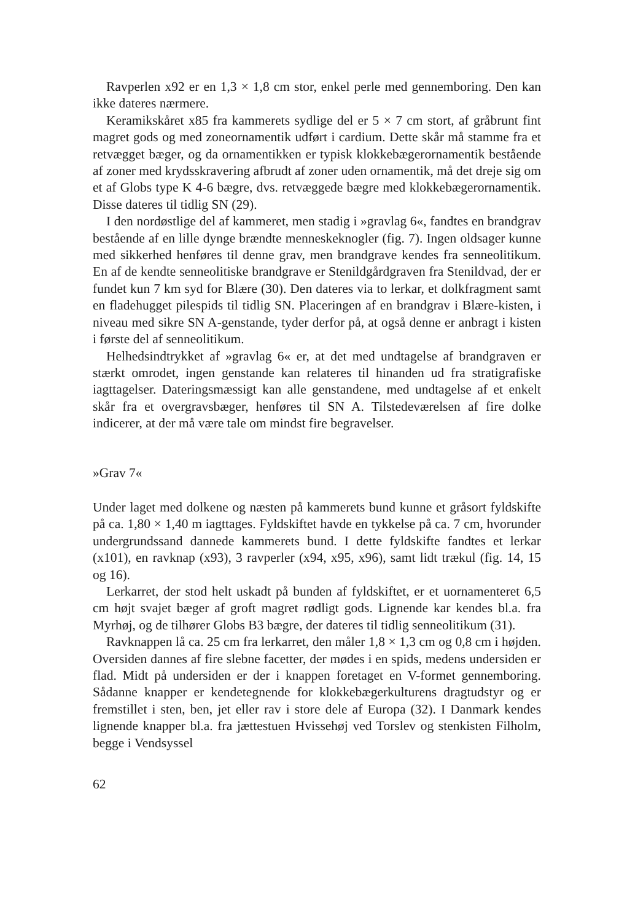Ravperlen x92 er en 1,3 × 1,8 cm stor, enkel perle med gennemboring. Den kan ikke dateres nærmere.
Keramikskåret x85 fra kammerets sydlige del er 5 × 7 cm stort, af gråbrunt fint magret gods og med zoneornamentik udført i cardium. Dette skår må stamme fra et retvægget bæger, og da ornamentikken er typisk klokkebægerornamentik bestående af zoner med krydsskravering afbrudt af zoner uden ornamentik, må det dreje sig om et af Globs type K 4-6 bægre, dvs. retvæggede bægre med klokkebægerornamentik. Disse dateres til tidlig SN (29).
I den nordøstlige del af kammeret, men stadig i »gravlag 6«, fandtes en brandgrav bestående af en lille dynge brændte menneskeknogler (fig. 7). Ingen oldsager kunne med sikkerhed henføres til denne grav, men brandgrave kendes fra senneolitikum. En af de kendte senneolitiske brandgrave er Stenildgårdgraven fra Stenildvad, der er fundet kun 7 km syd for Blære (30). Den dateres via to lerkar, et dolkfragment samt en fladehugget pilespids til tidlig SN. Placeringen af en brandgrav i Blære-kisten, i niveau med sikre SN A-genstande, tyder derfor på, at også denne er anbragt i kisten i første del af senneolitikum.
Helhedsindtrykket af »gravlag 6« er, at det med undtagelse af brandgraven er stærkt omrodet, ingen genstande kan relateres til hinanden ud fra stratigrafiske iagttagelser. Dateringsmæssigt kan alle genstandene, med undtagelse af et enkelt skår fra et overgravsbæger, henføres til SN A. Tilstedeværelsen af fire dolke indicerer, at der må være tale om mindst fire begravelser.
»Grav 7«
Under laget med dolkene og næsten på kammerets bund kunne et gråsort fyldskifte på ca. 1,80 × 1,40 m iagttages. Fyldskiftet havde en tykkelse på ca. 7 cm, hvorunder undergrundssand dannede kammerets bund. I dette fyldskifte fandtes et lerkar (x101), en ravknap (x93), 3 ravperler (x94, x95, x96), samt lidt trækul (fig. 14, 15 og 16).
Lerkarret, der stod helt uskadt på bunden af fyldskiftet, er et uornamenteret 6,5 cm højt svajet bæger af groft magret rødligt gods. Lignende kar kendes bl.a. fra Myrhøj, og de tilhører Globs B3 bægre, der dateres til tidlig senneolitikum (31).
Ravknappen lå ca. 25 cm fra lerkarret, den måler 1,8 × 1,3 cm og 0,8 cm i højden. Oversiden dannes af fire slebne facetter, der mødes i en spids, medens undersiden er flad. Midt på undersiden er der i knappen foretaget en V-formet gennemboring. Sådanne knapper er kendetegnende for klokkebægerkulturens dragtudstyr og er fremstillet i sten, ben, jet eller rav i store dele af Europa (32). I Danmark kendes lignende knapper bl.a. fra jættestuen Hvissehøj ved Torslev og stenkisten Filholm, begge i Vendsyssel
62